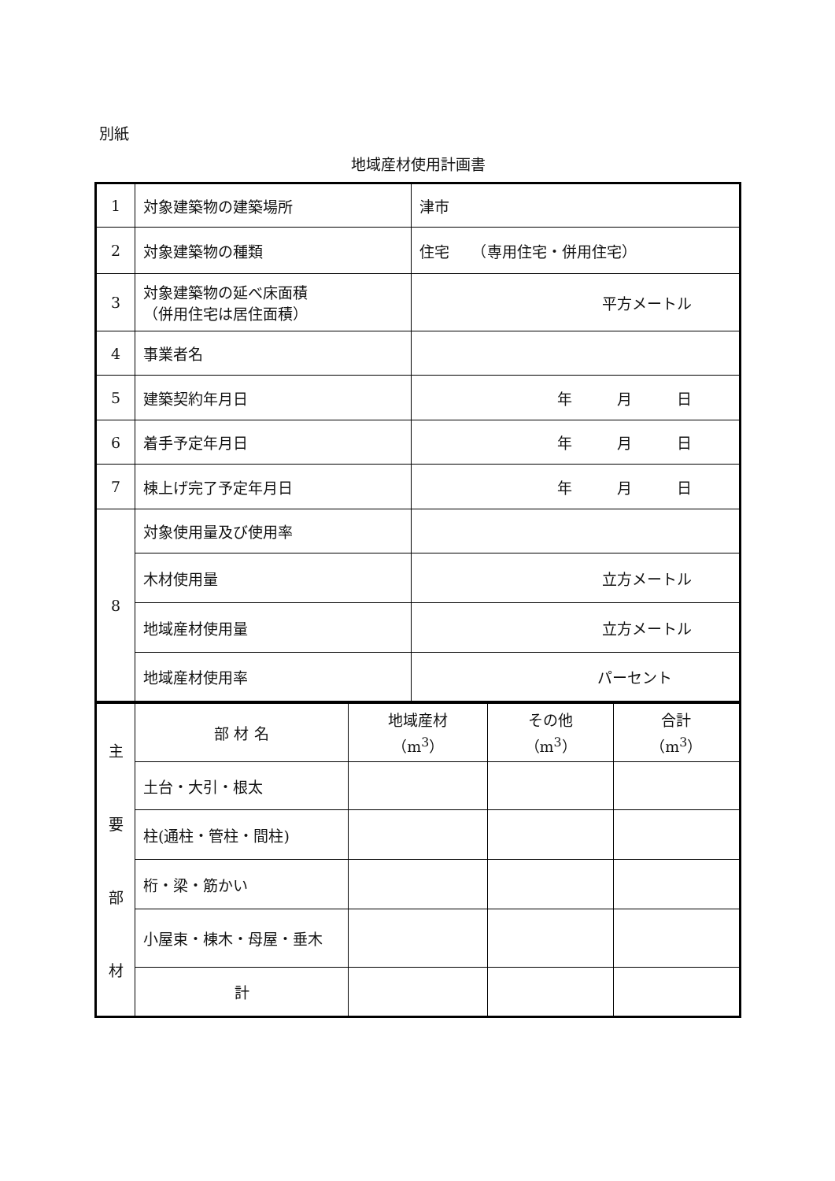別紙
地域産材使用計画書
| 1 | 対象建築物の建築場所 | 津市 |
| 2 | 対象建築物の種類 | 住宅 （専用住宅・併用住宅） |
| 3 | 対象建築物の延べ床面積 （併用住宅は居住面積） | 平方メートル |
| 4 | 事業者名 | |
| 5 | 建築契約年月日 | 年 月 日 |
| 6 | 着手予定年月日 | 年 月 日 |
| 7 | 棟上げ完了予定年月日 | 年 月 日 |
| 8 | 対象使用量及び使用率 | |
| | 木材使用量 | 立方メートル |
| | 地域産材使用量 | 立方メートル |
| | 地域産材使用率 | パーセント |
| 主 要 部 材 | 部 材 名 | 地域産材 （m<sup>3</sup>） | その他 （m<sup>3</sup>） | 合計 （m<sup>3</sup>） |
| | 土台・大引・根太 | | | |
| | 柱(通柱・管柱・間柱) | | | |
| | 桁・梁・筋かい | | | |
| | 小屋束・棟木・母屋・垂木 | | | |
| | 計 | | | |